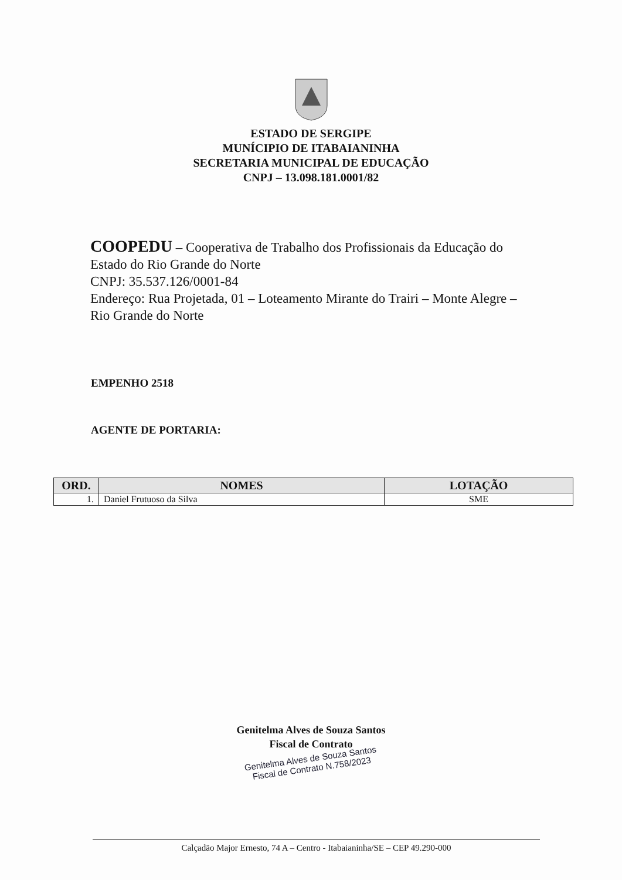ESTADO DE SERGIPE
MUNÍCIPIO DE ITABAIANINHA
SECRETARIA MUNICIPAL DE EDUCAÇÃO
CNPJ – 13.098.181.0001/82
COOPEDU – Cooperativa de Trabalho dos Profissionais da Educação do Estado do Rio Grande do Norte
CNPJ: 35.537.126/0001-84
Endereço: Rua Projetada, 01 – Loteamento Mirante do Trairi – Monte Alegre – Rio Grande do Norte
EMPENHO 2518
AGENTE DE PORTARIA:
| ORD. | NOMES | LOTAÇÃO |
| --- | --- | --- |
| 1. | Daniel Frutuoso da Silva | SME |
Genitelma Alves de Souza Santos
Fiscal de Contrato
Genitelma Alves de Souza Santos
Fiscal de Contrato N.758/2023
Calçadão Major Ernesto, 74 A – Centro - Itabaianinha/SE – CEP 49.290-000